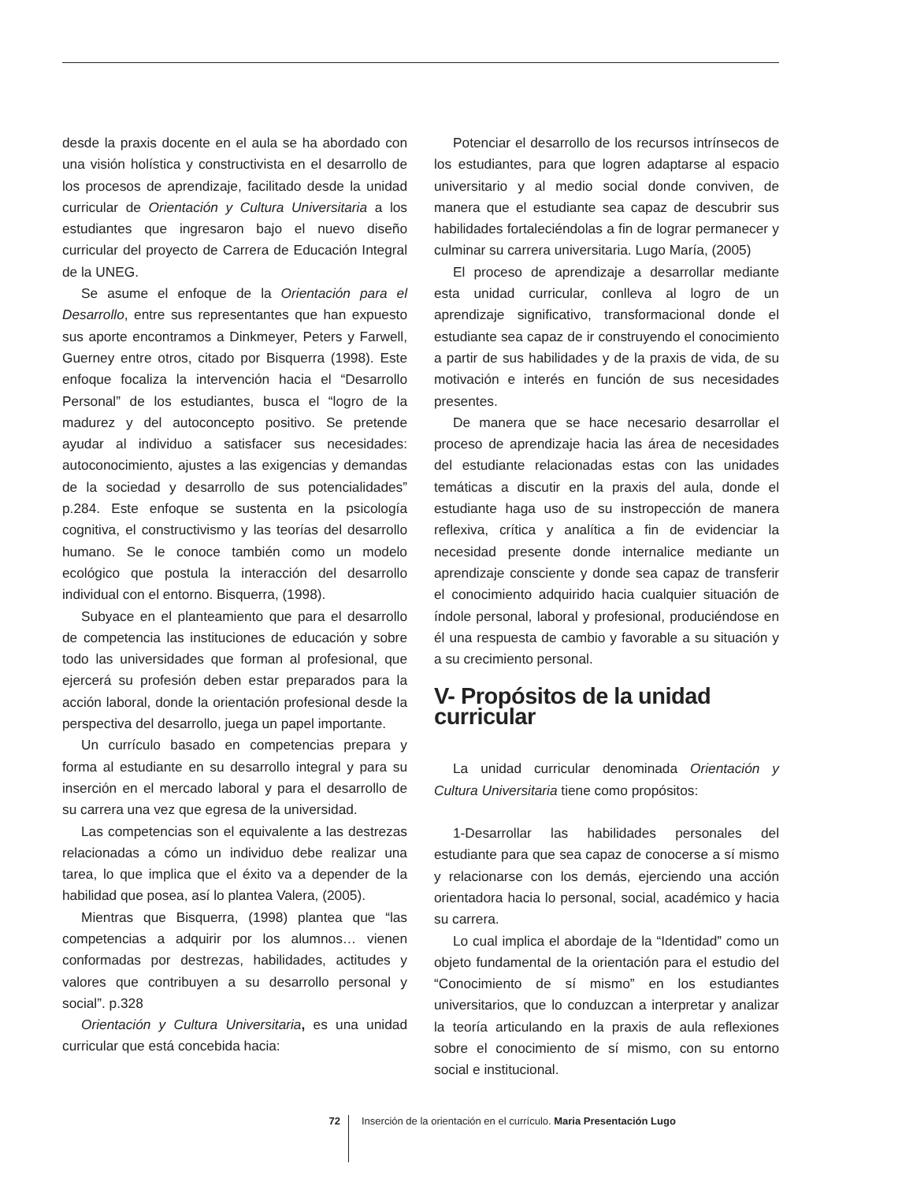desde la praxis docente en el aula se ha abordado con una visión holística y constructivista en el desarrollo de los procesos de aprendizaje, facilitado desde la unidad curricular de Orientación y Cultura Universitaria a los estudiantes que ingresaron bajo el nuevo diseño curricular del proyecto de Carrera de Educación Integral de la UNEG.
Se asume el enfoque de la Orientación para el Desarrollo, entre sus representantes que han expuesto sus aporte encontramos a Dinkmeyer, Peters y Farwell, Guerney entre otros, citado por Bisquerra (1998). Este enfoque focaliza la intervención hacia el “Desarrollo Personal” de los estudiantes, busca el “logro de la madurez y del autoconcepto positivo. Se pretende ayudar al individuo a satisfacer sus necesidades: autoconocimiento, ajustes a las exigencias y demandas de la sociedad y desarrollo de sus potencialidades” p.284. Este enfoque se sustenta en la psicología cognitiva, el constructivismo y las teorías del desarrollo humano. Se le conoce también como un modelo ecológico que postula la interacción del desarrollo individual con el entorno. Bisquerra, (1998).
Subyace en el planteamiento que para el desarrollo de competencia las instituciones de educación y sobre todo las universidades que forman al profesional, que ejercerá su profesión deben estar preparados para la acción laboral, donde la orientación profesional desde la perspectiva del desarrollo, juega un papel importante.
Un currículo basado en competencias prepara y forma al estudiante en su desarrollo integral y para su inserción en el mercado laboral y para el desarrollo de su carrera una vez que egresa de la universidad.
Las competencias son el equivalente a las destrezas relacionadas a cómo un individuo debe realizar una tarea, lo que implica que el éxito va a depender de la habilidad que posea, así lo plantea Valera, (2005).
Mientras que Bisquerra, (1998) plantea que “las competencias a adquirir por los alumnos… vienen conformadas por destrezas, habilidades, actitudes y valores que contribuyen a su desarrollo personal y social”. p.328
Orientación y Cultura Universitaria, es una unidad curricular que está concebida hacia:
Potenciar el desarrollo de los recursos intrínsecos de los estudiantes, para que logren adaptarse al espacio universitario y al medio social donde conviven, de manera que el estudiante sea capaz de descubrir sus habilidades fortaleciéndolas a fin de lograr permanecer y culminar su carrera universitaria. Lugo María, (2005)
El proceso de aprendizaje a desarrollar mediante esta unidad curricular, conlleva al logro de un aprendizaje significativo, transformacional donde el estudiante sea capaz de ir construyendo el conocimiento a partir de sus habilidades y de la praxis de vida, de su motivación e interés en función de sus necesidades presentes.
De manera que se hace necesario desarrollar el proceso de aprendizaje hacia las área de necesidades del estudiante relacionadas estas con las unidades temáticas a discutir en la praxis del aula, donde el estudiante haga uso de su instropección de manera reflexiva, crítica y analítica a fin de evidenciar la necesidad presente donde internalice mediante un aprendizaje consciente y donde sea capaz de transferir el conocimiento adquirido hacia cualquier situación de índole personal, laboral y profesional, produciéndose en él una respuesta de cambio y favorable a su situación y a su crecimiento personal.
V- Propósitos de la unidad
curricular
La unidad curricular denominada Orientación y Cultura Universitaria tiene como propósitos:
1-Desarrollar las habilidades personales del estudiante para que sea capaz de conocerse a sí mismo y relacionarse con los demás, ejerciendo una acción orientadora hacia lo personal, social, académico y hacia su carrera.
Lo cual implica el abordaje de la “Identidad” como un objeto fundamental de la orientación para el estudio del “Conocimiento de sí mismo” en los estudiantes universitarios, que lo conduzcan a interpretar y analizar la teoría articulando en la praxis de aula reflexiones sobre el conocimiento de sí mismo, con su entorno social e institucional.
72 Inserción de la orientación en el currículo. Maria Presentación Lugo